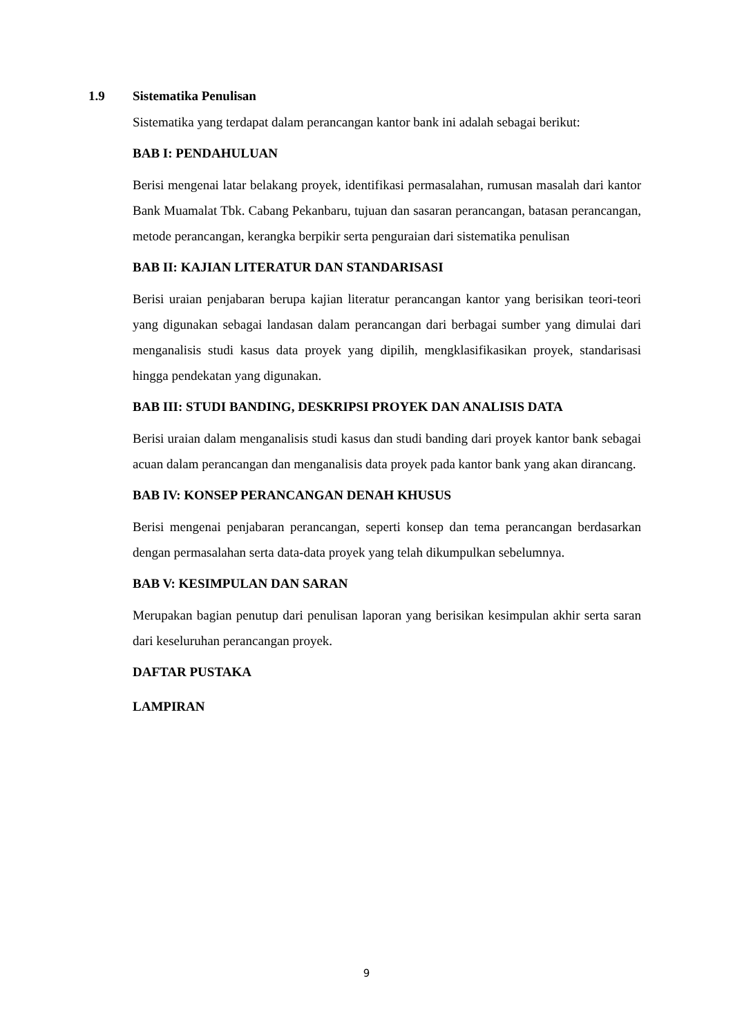1.9 Sistematika Penulisan
Sistematika yang terdapat dalam perancangan kantor bank ini adalah sebagai berikut:
BAB I: PENDAHULUAN
Berisi mengenai latar belakang proyek, identifikasi permasalahan, rumusan masalah dari kantor Bank Muamalat Tbk. Cabang Pekanbaru, tujuan dan sasaran perancangan, batasan perancangan, metode perancangan, kerangka berpikir serta penguraian dari sistematika penulisan
BAB II: KAJIAN LITERATUR DAN STANDARISASI
Berisi uraian penjabaran berupa kajian literatur perancangan kantor yang berisikan teori-teori yang digunakan sebagai landasan dalam perancangan dari berbagai sumber yang dimulai dari menganalisis studi kasus data proyek yang dipilih, mengklasifikasikan proyek, standarisasi hingga pendekatan yang digunakan.
BAB III: STUDI BANDING, DESKRIPSI PROYEK DAN ANALISIS DATA
Berisi uraian dalam menganalisis studi kasus dan studi banding dari proyek kantor bank sebagai acuan dalam perancangan dan menganalisis data proyek pada kantor bank yang akan dirancang.
BAB IV: KONSEP PERANCANGAN DENAH KHUSUS
Berisi mengenai penjabaran perancangan, seperti konsep dan tema perancangan berdasarkan dengan permasalahan serta data-data proyek yang telah dikumpulkan sebelumnya.
BAB V: KESIMPULAN DAN SARAN
Merupakan bagian penutup dari penulisan laporan yang berisikan kesimpulan akhir serta saran dari keseluruhan perancangan proyek.
DAFTAR PUSTAKA
LAMPIRAN
9